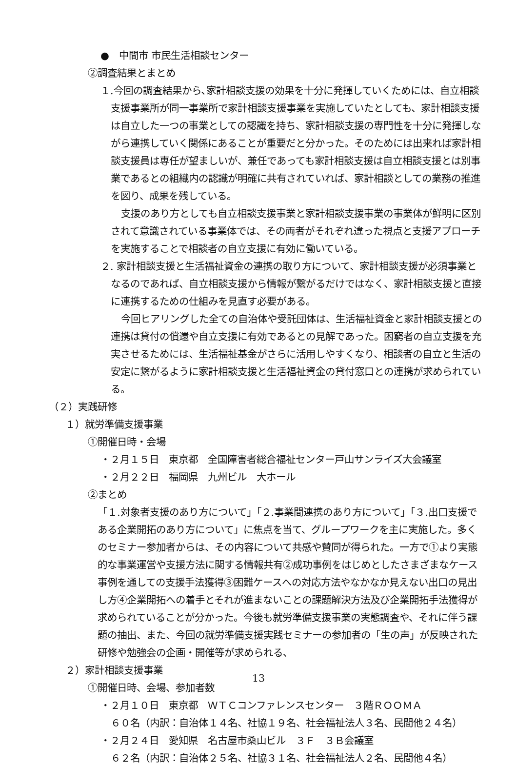●　中間市 市民生活相談センター
②調査結果とまとめ
１.今回の調査結果から､家計相談支援の効果を十分に発揮していくためには、自立相談支援事業所が同一事業所で家計相談支援事業を実施していたとしても、家計相談支援は自立した一つの事業としての認識を持ち、家計相談支援の専門性を十分に発揮しながら連携していく関係にあることが重要だと分かった。そのためには出来れば家計相談支援員は専任が望ましいが、兼任であっても家計相談支援は自立相談支援とは別事業であるとの組織内の認識が明確に共有されていれば、家計相談としての業務の推進を図り、成果を残している。
支援のあり方としても自立相談支援事業と家計相談支援事業の事業体が鮮明に区別されて意識されている事業体では、その両者がそれぞれ違った視点と支援アプローチを実施することで相談者の自立支援に有効に働いている。
２. 家計相談支援と生活福祉資金の連携の取り方について、家計相談支援が必須事業となるのであれば、自立相談支援から情報が繋がるだけではなく、家計相談支援と直接に連携するための仕組みを見直す必要がある。
今回ヒアリングした全ての自治体や受託団体は、生活福祉資金と家計相談支援との連携は貸付の償還や自立支援に有効であるとの見解であった。困窮者の自立支援を充実させるためには、生活福祉基金がさらに活用しやすくなり、相談者の自立と生活の安定に繋がるように家計相談支援と生活福祉資金の貸付窓口との連携が求められている。
（２）実践研修
１）就労準備支援事業
①開催日時・会場
・２月１５日　東京都　全国障害者総合福祉センター戸山サンライズ大会議室
・２月２２日　福岡県　九州ビル　大ホール
②まとめ
「１.対象者支援のあり方について」「２.事業間連携のあり方について」「３.出口支援である企業開拓のあり方について」に焦点を当て、グループワークを主に実施した。多くのセミナー参加者からは、その内容について共感や賛同が得られた。一方で①より実態的な事業運営や支援方法に関する情報共有②成功事例をはじめとしたさまざまなケース事例を通しての支援手法獲得③困難ケースへの対応方法やなかなか見えない出口の見出し方④企業開拓への着手とそれが進まないことの課題解決方法及び企業開拓手法獲得が求められていることが分かった。今後も就労準備支援事業の実態調査や、それに伴う課題の抽出、また、今回の就労準備支援実践セミナーの参加者の「生の声」が反映された研修や勉強会の企画・開催等が求められる、
２）家計相談支援事業
①開催日時、会場、参加者数
・２月１０日　東京都　ＷＴＣコンファレンスセンター　３階ＲＯＯＭＡ
６０名（内訳：自治体１４名、社協１９名、社会福祉法人３名、民間他２４名）
・２月２４日　愛知県　名古屋市桑山ビル　３Ｆ　３Ｂ会議室
６２名（内訳：自治体２５名、社協３１名、社会福祉法人２名、民間他４名）
13